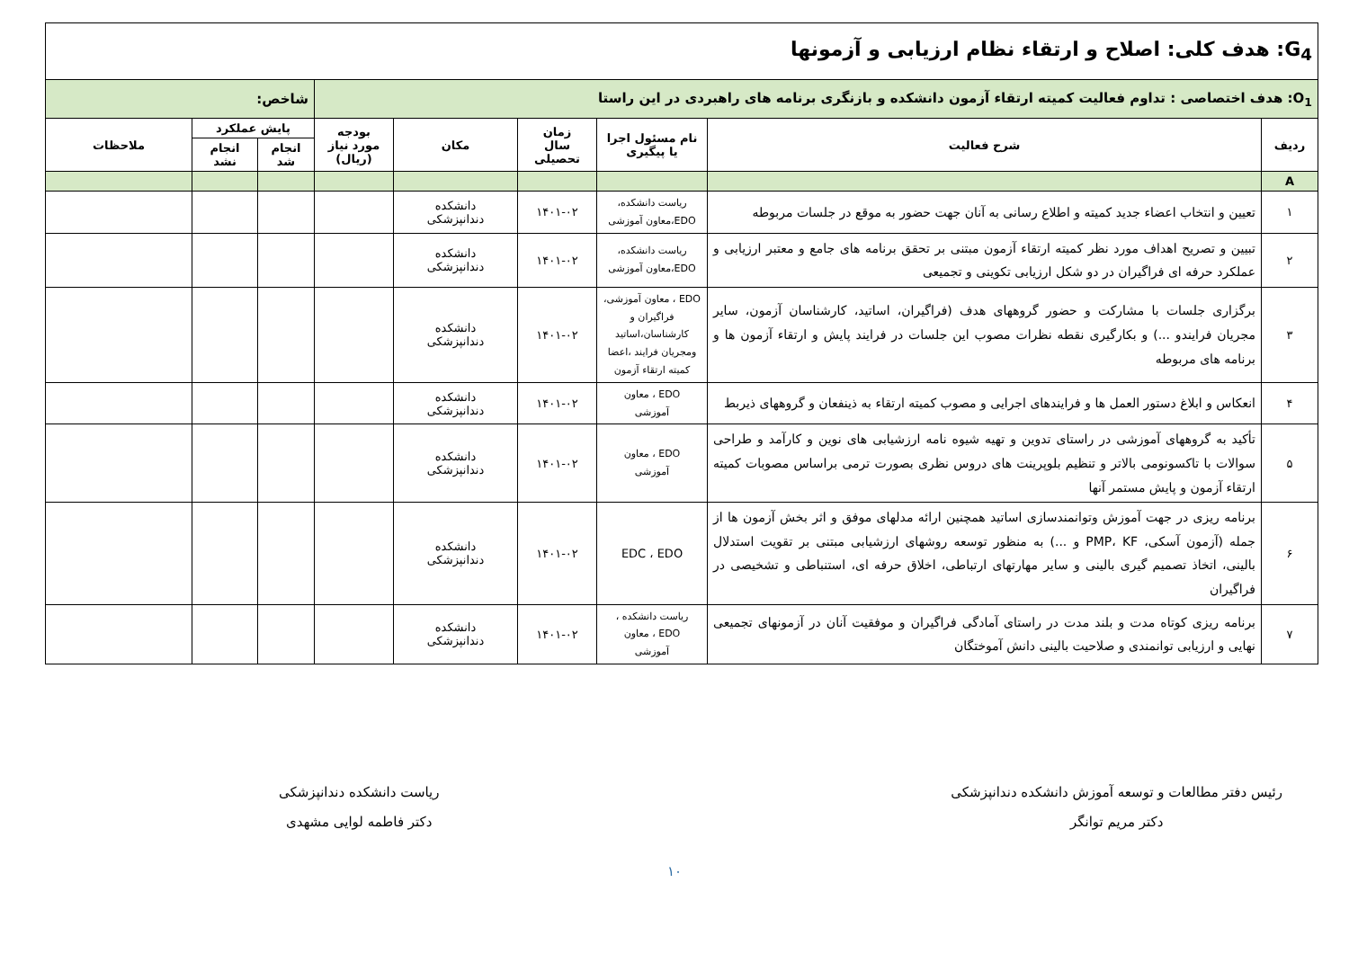| G<sub>4</sub>: هدف کلی: اصلاح و ارتقاء نظام ارزیابی و آزمونها | | | | | | | | |
| O<sub>1</sub>: هدف اختصاصی : تداوم فعالیت کمیته ارتقاء آزمون دانشکده و بازنگری برنامه های راهبردی در این راستا | | | | | | شاخص: | | |
| ردیف | شرح فعالیت | نام مسئول اجرا یا پیگیری | زمان سال تحصیلی | مکان | بودجه مورد نیاز (ریال) | پایش عملکرد | | ملاحظات |
| | | | | | | انجام شد | انجام نشد | |
| A | | | | | | | | |
| ۱ | تعیین و انتخاب اعضاء جدید کمیته و اطلاع رسانی به آنان جهت حضور به موقع در جلسات مربوطه | ریاست دانشکده، EDO،معاون آموزشی | ۱۴۰۱-۰۲ | دانشکده دندانپزشکی | | | | |
| ۲ | تبیین و تصریح اهداف مورد نظر کمیته ارتقاء آزمون مبتنی بر تحقق برنامه های جامع و معتبر ارزیابی و عملکرد حرفه ای فراگیران در دو شکل ارزیابی تکوینی و تجمیعی | ریاست دانشکده، EDO،معاون آموزشی | ۱۴۰۱-۰۲ | دانشکده دندانپزشکی | | | | |
| ۳ | برگزاری جلسات با مشارکت و حضور گروههای هدف (فراگیران، اساتید، کارشناسان آزمون، سایر مجریان فرایندو ...) و بکارگیری نقطه نظرات مصوب این جلسات در فرایند پایش و ارتقاء آزمون ها و برنامه های مربوطه | EDO ، معاون آموزشی، فراگیران و کارشناسان،اساتید ومجریان فرایند ،اعضا کمیته ارتقاء آزمون | ۱۴۰۱-۰۲ | دانشکده دندانپزشکی | | | | |
| ۴ | انعکاس و ابلاغ دستور العمل ها و فرایندهای اجرایی و مصوب کمیته ارتقاء به ذینفعان و گروههای ذیربط | EDO ، معاون آموزشی | ۱۴۰۱-۰۲ | دانشکده دندانپزشکی | | | | |
| ۵ | تأکید به گروههای آموزشی در راستای تدوین و تهیه شیوه نامه ارزشیابی های نوین و کارآمد و طراحی سوالات با تاکسونومی بالاتر و تنظیم بلوپرینت های دروس نظری بصورت ترمی براساس مصوبات کمیته ارتقاء آزمون و پایش مستمر آنها | EDO ، معاون آموزشی | ۱۴۰۱-۰۲ | دانشکده دندانپزشکی | | | | |
| ۶ | برنامه ریزی در جهت آموزش وتوانمندسازی اساتید همچنین ارائه مدلهای موفق و اثر بخش آزمون ها از جمله (آزمون آسکی، PMP، KF و ...) به منظور توسعه روشهای ارزشیابی مبتنی بر تقویت استدلال بالینی، اتخاذ تصمیم گیری بالینی و سایر مهارتهای ارتباطی، اخلاق حرفه ای، استنباطی و تشخیصی در فراگیران | EDC ، EDO | ۱۴۰۱-۰۲ | دانشکده دندانپزشکی | | | | |
| ۷ | برنامه ریزی کوتاه مدت و بلند مدت در راستای آمادگی فراگیران و موفقیت آنان در آزمونهای تجمیعی نهایی و ارزیابی توانمندی و صلاحیت بالینی دانش آموختگان | ریاست دانشکده ، EDO ، معاون آموزشی | ۱۴۰۱-۰۲ | دانشکده دندانپزشکی | | | | |
رئیس دفتر مطالعات و توسعه آموزش دانشکده دندانپزشکی
دکتر مریم توانگر
ریاست دانشکده دندانپزشکی
دکتر فاطمه لوایی مشهدی
۱۰